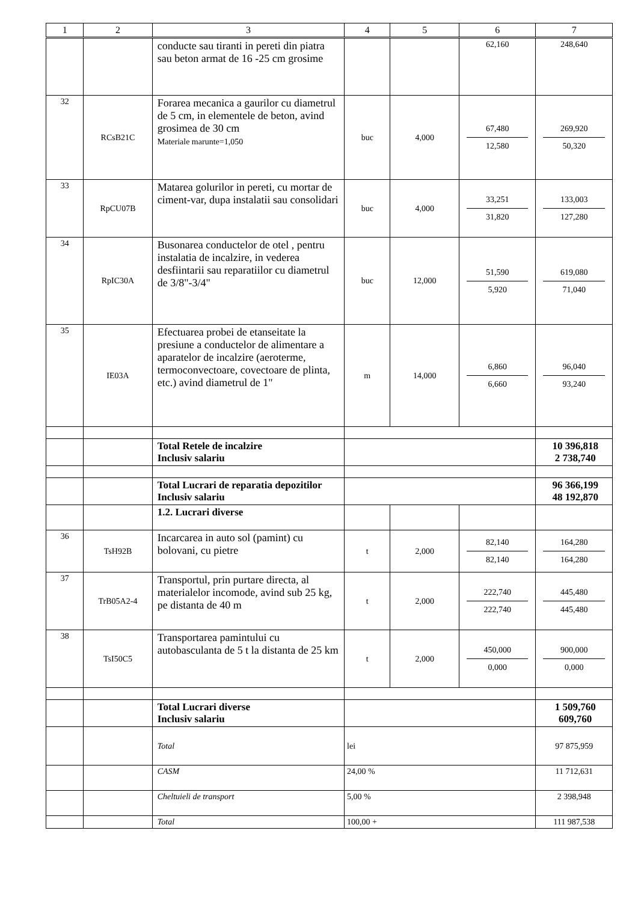| 1 | 2 | 3 | 4 | 5 | 6 | 7 |
| --- | --- | --- | --- | --- | --- | --- |
| | | conducte sau tiranti in pereti din piatra sau beton armat de 16 -25 cm grosime | | | 62,160 | 248,640 |
| 32 | RCsB21C | Forarea mecanica a gaurilor cu diametrul de 5 cm, in elementele de beton, avind grosimea de 30 cm Materiale marunte=1,050 | buc | 4,000 | 67,480 12,580 | 269,920 50,320 |
| 33 | RpCU07B | Matarea golurilor in pereti, cu mortar de ciment-var, dupa instalatii sau consolidari | buc | 4,000 | 33,251 31,820 | 133,003 127,280 |
| 34 | RpIC30A | Busonarea conductelor de otel , pentru instalatia de incalzire, in vederea desfiintarii sau reparatiilor cu diametrul de 3/8"-3/4" | buc | 12,000 | 51,590 5,920 | 619,080 71,040 |
| 35 | IE03A | Efectuarea probei de etanseitate la presiune a conductelor de alimentare a aparatelor de incalzire (aeroterme, termoconvectoare, covectoare de plinta, etc.) avind diametrul de 1" | m | 14,000 | 6,860 6,660 | 96,040 93,240 |
| | | Total Retele de incalzire Inclusiv salariu | | | | 10 396,818 2 738,740 |
| | | Total Lucrari de reparatia depozitilor Inclusiv salariu | | | | 96 366,199 48 192,870 |
| | | 1.2. Lucrari diverse | | | | |
| 36 | TsH92B | Incarcarea in auto sol (pamint) cu bolovani, cu pietre | t | 2,000 | 82,140 82,140 | 164,280 164,280 |
| 37 | TrB05A2-4 | Transportul, prin purtare directa, al materialelor incomode, avind sub 25 kg, pe distanta de 40 m | t | 2,000 | 222,740 222,740 | 445,480 445,480 |
| 38 | TsI50C5 | Transportarea pamintului cu autobasculanta de 5 t la distanta de 25 km | t | 2,000 | 450,000 0,000 | 900,000 0,000 |
| | | Total Lucrari diverse Inclusiv salariu | | | | 1 509,760 609,760 |
| | | Total | lei | | | 97 875,959 |
| | | CASM | 24,00 % | | | 11 712,631 |
| | | Cheltuieli de transport | 5,00 % | | | 2 398,948 |
| | | Total | 100,00 + | | | 111 987,538 |